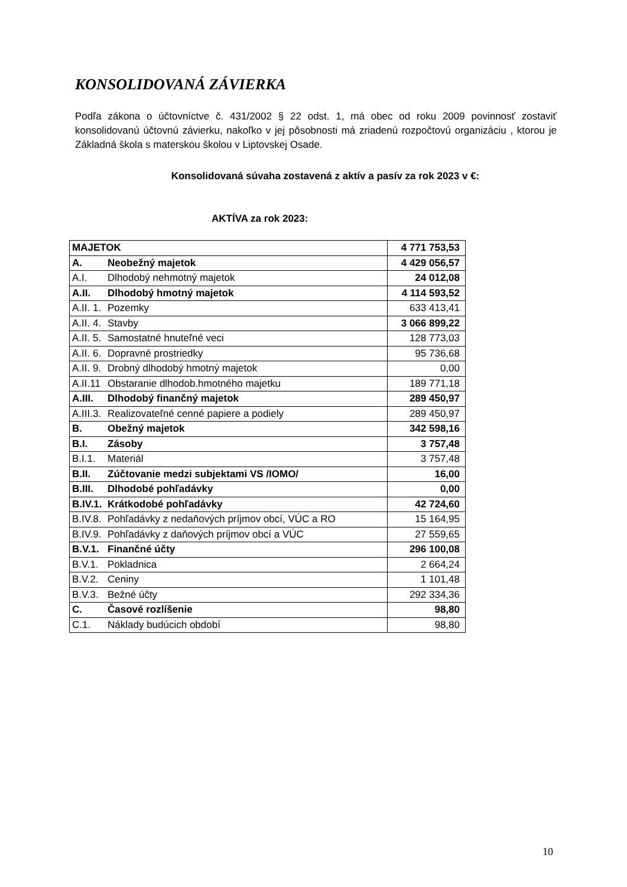KONSOLIDOVANÁ ZÁVIERKA
Podľa zákona o účtovníctve č. 431/2002 § 22 odst. 1, má obec od roku 2009 povinnosť zostaviť konsolidovanú účtovnú závierku, nakoľko v jej pôsobnosti má zriadenú rozpočtovú organizáciu , ktorou je Základná škola s materskou školou v Liptovskej Osade.
Konsolidovaná súvaha zostavená z aktív a pasív za rok 2023 v €:
AKTÍVA za rok 2023:
| MAJETOK | | 4 771 753,53 |
| A. | Neobežný majetok | 4 429 056,57 |
| A.I. | Dlhodobý nehmotný majetok | 24 012,08 |
| A.II. | Dlhodobý hmotný majetok | 4 114 593,52 |
| A.II. 1. | Pozemky | 633 413,41 |
| A.II. 4. | Stavby | 3 066 899,22 |
| A.II. 5. | Samostatné hnuteľné veci | 128 773,03 |
| A.II. 6. | Dopravné prostriedky | 95 736,68 |
| A.II. 9. | Drobný dlhodobý hmotný majetok | 0,00 |
| A.II.11 | Obstaranie dlhodob.hmotného majetku | 189 771,18 |
| A.III. | Dlhodobý finančný majetok | 289 450,97 |
| A.III.3. | Realizovateľné cenné papiere a podiely | 289 450,97 |
| B. | Obežný majetok | 342 598,16 |
| B.I. | Zásoby | 3 757,48 |
| B.I.1. | Materiál | 3 757,48 |
| B.II. | Zúčtovanie medzi subjektami VS /IOMO/ | 16,00 |
| B.III. | Dlhodobé pohľadávky | 0,00 |
| B.IV.1. | Krátkodobé pohľadávky | 42 724,60 |
| B.IV.8. | Pohľadávky z nedaňových príjmov obcí, VÚC a RO | 15 164,95 |
| B.IV.9. | Pohľadávky z daňových príjmov obcí a VÚC | 27 559,65 |
| B.V.1. | Finančné účty | 296 100,08 |
| B.V.1. | Pokladnica | 2 664,24 |
| B.V.2. | Ceniny | 1 101,48 |
| B.V.3. | Bežné účty | 292 334,36 |
| C. | Časové rozlíšenie | 98,80 |
| C.1. | Náklady budúcich období | 98,80 |
10